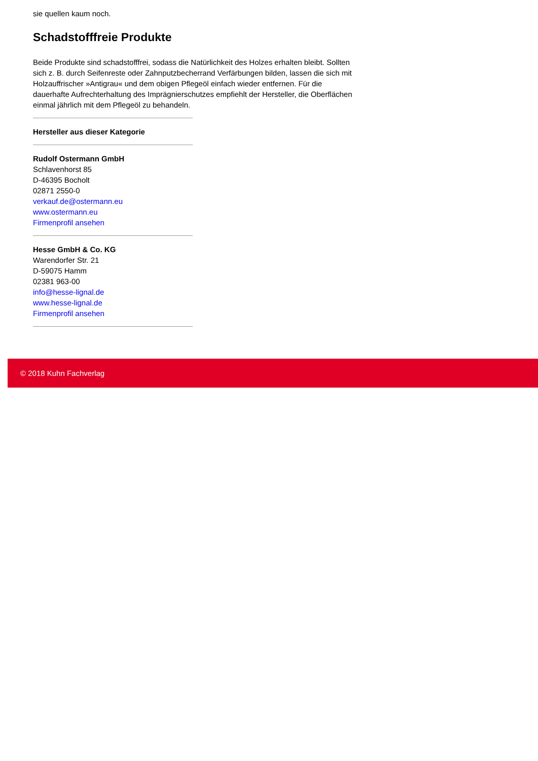sie quellen kaum noch.
Schadstofffreie Produkte
Beide Produkte sind schadstofffrei, sodass die Natürlichkeit des Holzes erhalten bleibt. Sollten sich z. B. durch Seifenreste oder Zahnputzbecherrand Verfärbungen bilden, lassen die sich mit Holzauffrischer »Antigrau« und dem obigen Pflegeöl einfach wieder entfernen. Für die dauerhafte Aufrechterhaltung des Imprägnierschutzes empfiehlt der Hersteller, die Oberflächen einmal jährlich mit dem Pflegeöl zu behandeln.
Hersteller aus dieser Kategorie
Rudolf Ostermann GmbH
Schlavenhorst 85
D-46395 Bocholt
02871 2550-0
verkauf.de@ostermann.eu
www.ostermann.eu
Firmenprofil ansehen
Hesse GmbH & Co. KG
Warendorfer Str. 21
D-59075 Hamm
02381 963-00
info@hesse-lignal.de
www.hesse-lignal.de
Firmenprofil ansehen
© 2018 Kuhn Fachverlag